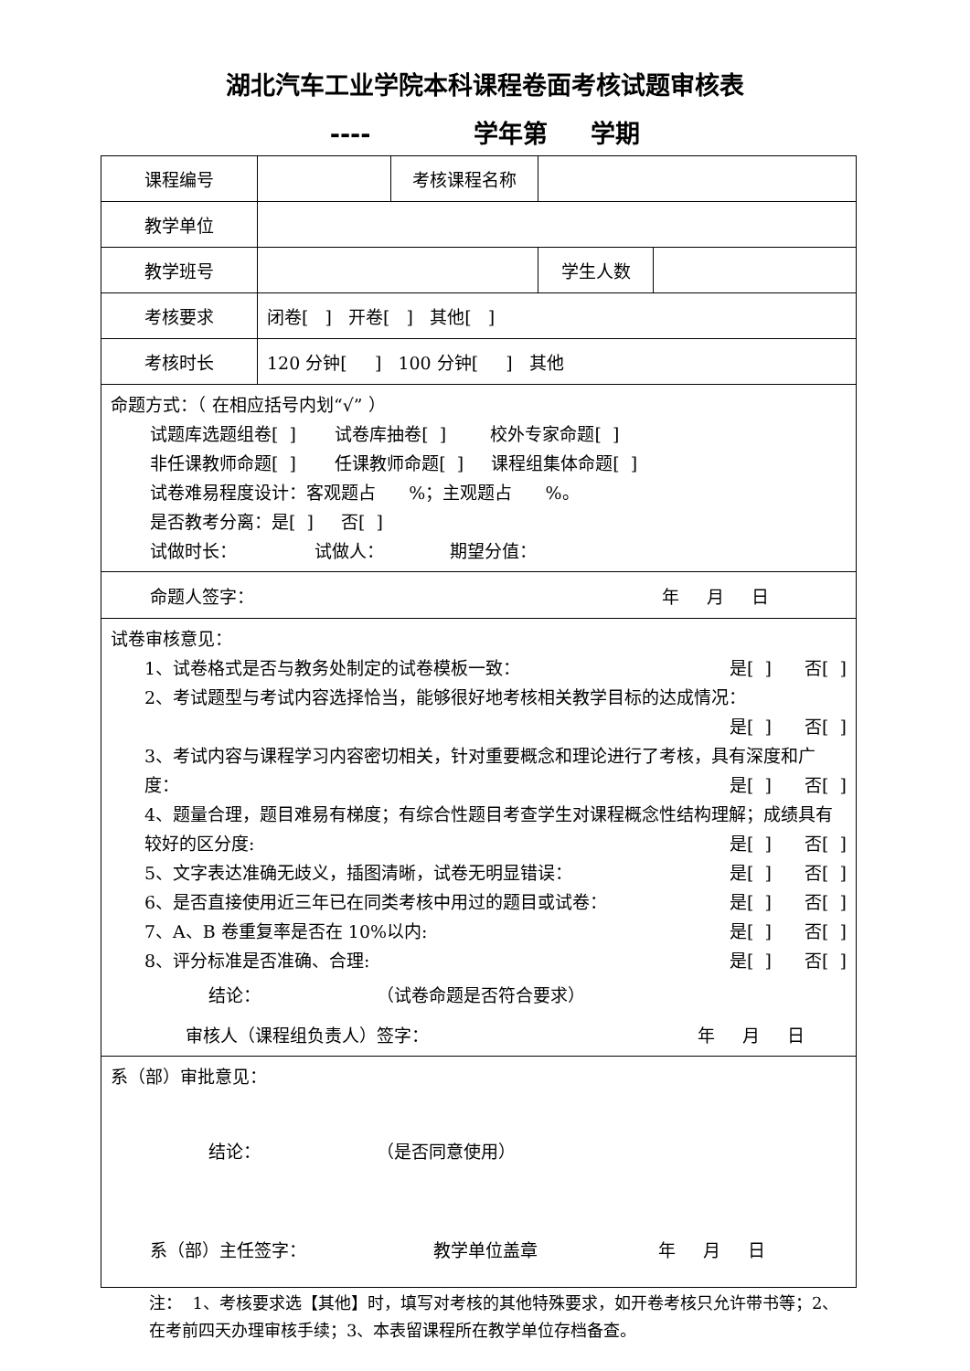湖北汽车工业学院本科课程卷面考核试题审核表
---- 学年第 学期
| 课程编号 | | 考核课程名称 | |
| 教学单位 | | | |
| 教学班号 | | | / 学生人数 / / |
| 考核要求 | 闭卷[ ] 开卷[ ] 其他[ ] | | |
| 考核时长 | 120 分钟[ ] 100 分钟[ ] 其他 | | |
| 命题方式：（ 在相应括号内划“√” ） 试题库选题组卷[ ] 试卷库抽卷[ ] 校外专家命题[ ] 非任课教师命题[ ] 任课教师命题[ ] 课程组集体命题[ ] 试卷难易程度设计：客观题占 %；主观题占 %。 是否教考分离：是[ ] 否[ ] 试做时长： 试做人： 期望分值： | | | |
| 命题人签字： 年 月 日 | | | |
| 试卷审核意见： 1、试卷格式是否与教务处制定的试卷模板一致： 是[ ] 否[ ] 2、考试题型与考试内容选择恰当，能够很好地考核相关教学目标的达成情况： 是[ ] 否[ ] 3、考试内容与课程学习内容密切相关，针对重要概念和理论进行了考核，具有深度和广度： 是[ ] 否[ ] 4、题量合理，题目难易有梯度；有综合性题目考查学生对课程概念性结构理解；成绩具有较好的区分度: 是[ ] 否[ ] 5、文字表达准确无歧义，插图清晰，试卷无明显错误： 是[ ] 否[ ] 6、是否直接使用近三年已在同类考核中用过的题目或试卷： 是[ ] 否[ ] 7、A、B 卷重复率是否在 10%以内: 是[ ] 否[ ] 8、评分标准是否准确、合理: 是[ ] 否[ ] 结论： （试卷命题是否符合要求） 审核人（课程组负责人）签字： 年 月 日 | | | |
| 系（部）审批意见： 结论： （是否同意使用） 系（部）主任签字： 教学单位盖章 年 月 日 | | | |
注： 1、考核要求选【其他】时，填写对考核的其他特殊要求，如开卷考核只允许带书等；2、在考前四天办理审核手续；3、本表留课程所在教学单位存档备查。